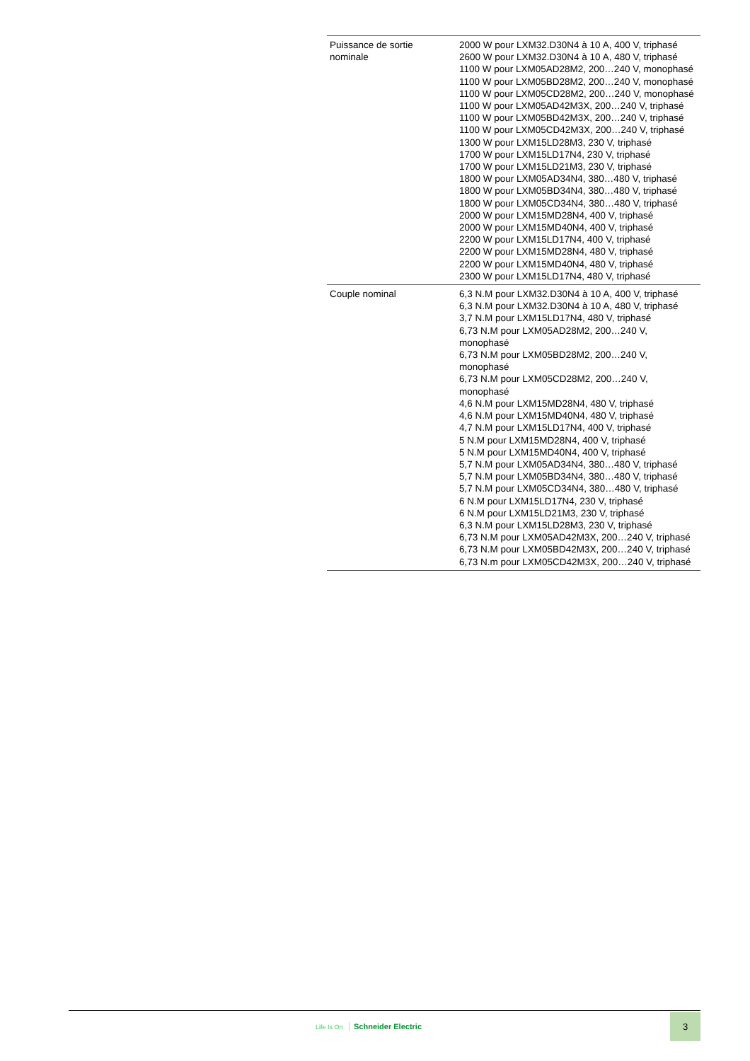| Puissance de sortie nominale | 2000 W pour LXM32.D30N4 à 10 A, 400 V, triphasé 2600 W pour LXM32.D30N4 à 10 A, 480 V, triphasé 1100 W pour LXM05AD28M2, 200…240 V, monophasé 1100 W pour LXM05BD28M2, 200…240 V, monophasé 1100 W pour LXM05CD28M2, 200…240 V, monophasé 1100 W pour LXM05AD42M3X, 200…240 V, triphasé 1100 W pour LXM05BD42M3X, 200…240 V, triphasé 1100 W pour LXM05CD42M3X, 200…240 V, triphasé 1300 W pour LXM15LD28M3, 230 V, triphasé 1700 W pour LXM15LD17N4, 230 V, triphasé 1700 W pour LXM15LD21M3, 230 V, triphasé 1800 W pour LXM05AD34N4, 380…480 V, triphasé 1800 W pour LXM05BD34N4, 380…480 V, triphasé 1800 W pour LXM05CD34N4, 380…480 V, triphasé 2000 W pour LXM15MD28N4, 400 V, triphasé 2000 W pour LXM15MD40N4, 400 V, triphasé 2200 W pour LXM15LD17N4, 400 V, triphasé 2200 W pour LXM15MD28N4, 480 V, triphasé 2200 W pour LXM15MD40N4, 480 V, triphasé 2300 W pour LXM15LD17N4, 480 V, triphasé |
| Couple nominal | 6,3 N.M pour LXM32.D30N4 à 10 A, 400 V, triphasé 6,3 N.M pour LXM32.D30N4 à 10 A, 480 V, triphasé 3,7 N.M pour LXM15LD17N4, 480 V, triphasé 6,73 N.M pour LXM05AD28M2, 200…240 V, monophasé 6,73 N.M pour LXM05BD28M2, 200…240 V, monophasé 6,73 N.M pour LXM05CD28M2, 200…240 V, monophasé 4,6 N.M pour LXM15MD28N4, 480 V, triphasé 4,6 N.M pour LXM15MD40N4, 480 V, triphasé 4,7 N.M pour LXM15LD17N4, 400 V, triphasé 5 N.M pour LXM15MD28N4, 400 V, triphasé 5 N.M pour LXM15MD40N4, 400 V, triphasé 5,7 N.M pour LXM05AD34N4, 380…480 V, triphasé 5,7 N.M pour LXM05BD34N4, 380…480 V, triphasé 5,7 N.M pour LXM05CD34N4, 380…480 V, triphasé 6 N.M pour LXM15LD17N4, 230 V, triphasé 6 N.M pour LXM15LD21M3, 230 V, triphasé 6,3 N.M pour LXM15LD28M3, 230 V, triphasé 6,73 N.M pour LXM05AD42M3X, 200…240 V, triphasé 6,73 N.M pour LXM05BD42M3X, 200…240 V, triphasé 6,73 N.m pour LXM05CD42M3X, 200…240 V, triphasé |
Life Is On Schneider Electric
3